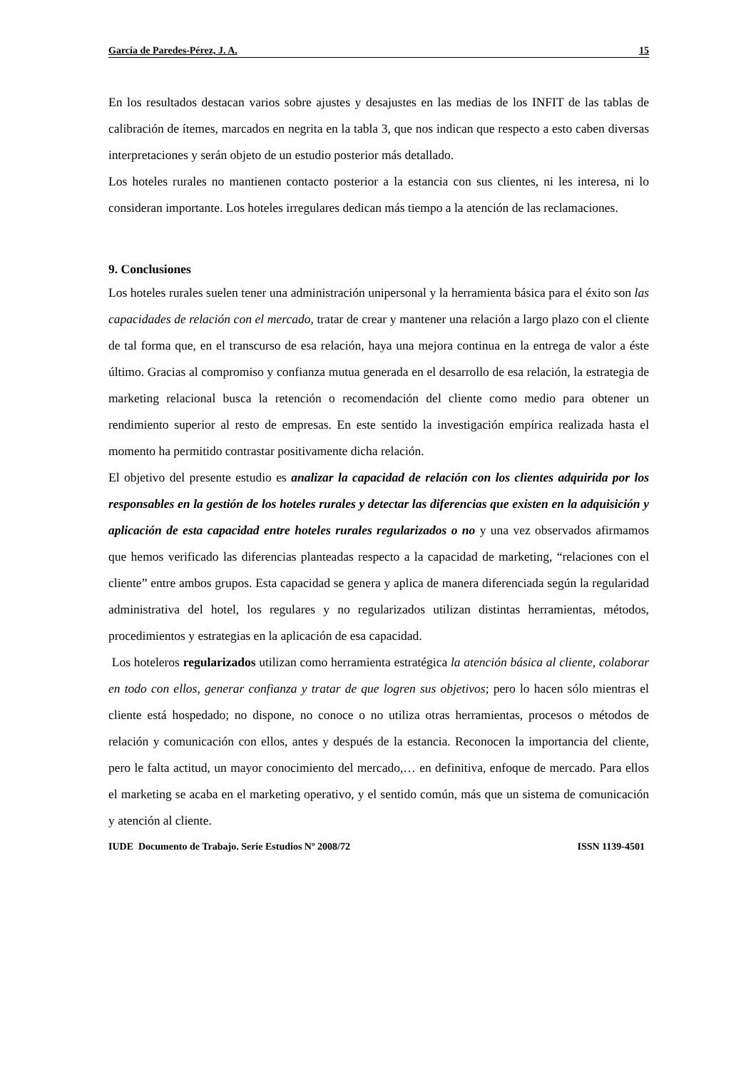García de Paredes-Pérez, J. A. 15
En los resultados destacan varios sobre ajustes y desajustes en las medias de los INFIT de las tablas de calibración de ítemes, marcados en negrita en la tabla 3, que nos indican que respecto a esto caben diversas interpretaciones y serán objeto de un estudio posterior más detallado.
Los hoteles rurales no mantienen contacto posterior a la estancia con sus clientes, ni les interesa, ni lo consideran importante. Los hoteles irregulares dedican más tiempo a la atención de las reclamaciones.
9. Conclusiones
Los hoteles rurales suelen tener una administración unipersonal y la herramienta básica para el éxito son las capacidades de relación con el mercado, tratar de crear y mantener una relación a largo plazo con el cliente de tal forma que, en el transcurso de esa relación, haya una mejora continua en la entrega de valor a éste último. Gracias al compromiso y confianza mutua generada en el desarrollo de esa relación, la estrategia de marketing relacional busca la retención o recomendación del cliente como medio para obtener un rendimiento superior al resto de empresas. En este sentido la investigación empírica realizada hasta el momento ha permitido contrastar positivamente dicha relación.
El objetivo del presente estudio es analizar la capacidad de relación con los clientes adquirida por los responsables en la gestión de los hoteles rurales y detectar las diferencias que existen en la adquisición y aplicación de esta capacidad entre hoteles rurales regularizados o no y una vez observados afirmamos que hemos verificado las diferencias planteadas respecto a la capacidad de marketing, “relaciones con el cliente” entre ambos grupos. Esta capacidad se genera y aplica de manera diferenciada según la regularidad administrativa del hotel, los regulares y no regularizados utilizan distintas herramientas, métodos, procedimientos y estrategias en la aplicación de esa capacidad.
Los hoteleros regularizados utilizan como herramienta estratégica la atención básica al cliente, colaborar en todo con ellos, generar confianza y tratar de que logren sus objetivos; pero lo hacen sólo mientras el cliente está hospedado; no dispone, no conoce o no utiliza otras herramientas, procesos o métodos de relación y comunicación con ellos, antes y después de la estancia. Reconocen la importancia del cliente, pero le falta actitud, un mayor conocimiento del mercado,… en definitiva, enfoque de mercado. Para ellos el marketing se acaba en el marketing operativo, y el sentido común, más que un sistema de comunicación y atención al cliente.
IUDE Documento de Trabajo. Serie Estudios Nº 2008/72 ISSN 1139-4501